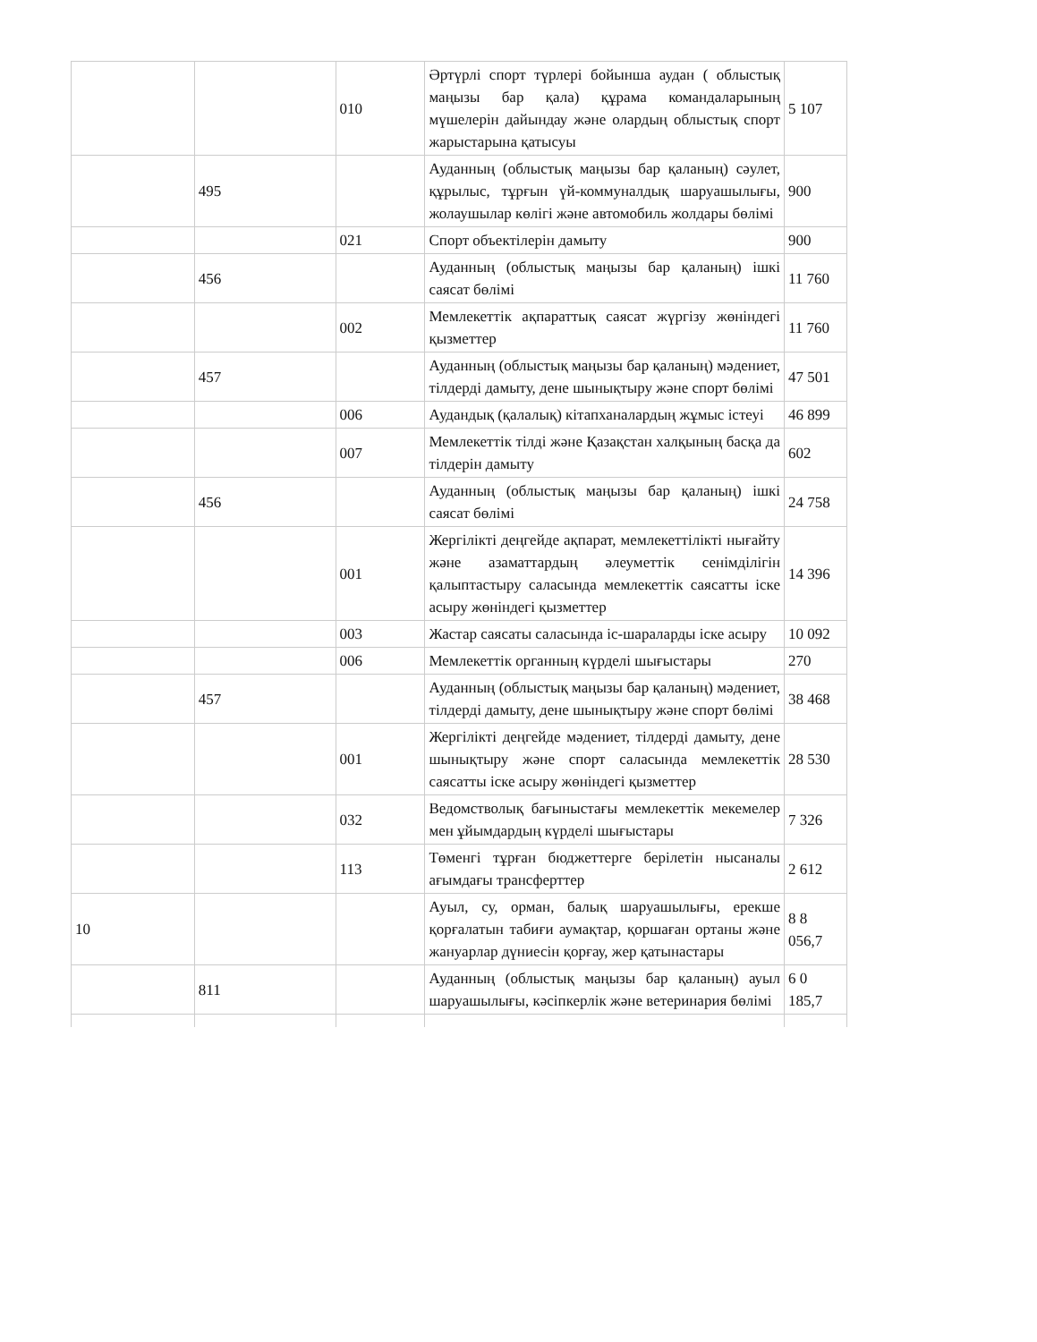| | | 010 | Әртүрлі спорт түрлері бойынша аудан ( облыстық маңызы бар қала) құрама командаларының мүшелерін дайындау және олардың облыстық спорт жарыстарына қатысуы | 5 107 |
| | 495 | | Ауданның (облыстық маңызы бар қаланың) сәулет, құрылыс, тұрғын үй-коммуналдық шаруашылығы, жолаушылар көлігі және автомобиль жолдары бөлімі | 900 |
| | | 021 | Спорт объектілерін дамыту | 900 |
| | 456 | | Ауданның (облыстық маңызы бар қаланың) ішкі саясат бөлімі | 11 760 |
| | | 002 | Мемлекеттік ақпараттық саясат жүргізу жөніндегі қызметтер | 11 760 |
| | 457 | | Ауданның (облыстық маңызы бар қаланың) мәдениет, тілдерді дамыту, дене шынықтыру және спорт бөлімі | 47 501 |
| | | 006 | Аудандық (қалалық) кітапханалардың жұмыс істеуі | 46 899 |
| | | 007 | Мемлекеттік тілді және Қазақстан халқының басқа да тілдерін дамыту | 602 |
| | 456 | | Ауданның (облыстық маңызы бар қаланың) ішкі саясат бөлімі | 24 758 |
| | | 001 | Жергілікті деңгейде ақпарат, мемлекеттілікті нығайту және азаматтардың әлеуметтік сенімділігін қалыптастыру саласында мемлекеттік саясатты іске асыру жөніндегі қызметтер | 14 396 |
| | | 003 | Жастар саясаты саласында іс-шараларды іске асыру | 10 092 |
| | | 006 | Мемлекеттік органның күрделі шығыстары | 270 |
| | 457 | | Ауданның (облыстық маңызы бар қаланың) мәдениет, тілдерді дамыту, дене шынықтыру және спорт бөлімі | 38 468 |
| | | 001 | Жергілікті деңгейде мәдениет, тілдерді дамыту, дене шынықтыру және спорт саласында мемлекеттік саясатты іске асыру жөніндегі қызметтер | 28 530 |
| | | 032 | Ведомстволық бағыныстағы мемлекеттік мекемелер мен ұйымдардың күрделі шығыстары | 7 326 |
| | | 113 | Төменгі тұрған бюджеттерге берілетін нысаналы ағымдағы трансферттер | 2 612 |
| 10 | | | Ауыл, су, орман, балық шаруашылығы, ерекше қорғалатын табиғи аумақтар, қоршаған ортаны және жануарлар дүниесін қорғау, жер қатынастары | 8 8 056,7 |
| | 811 | | Ауданның (облыстық маңызы бар қаланың) ауыл шаруашылығы, кәсіпкерлік және ветеринария бөлімі | 6 0 185,7 |